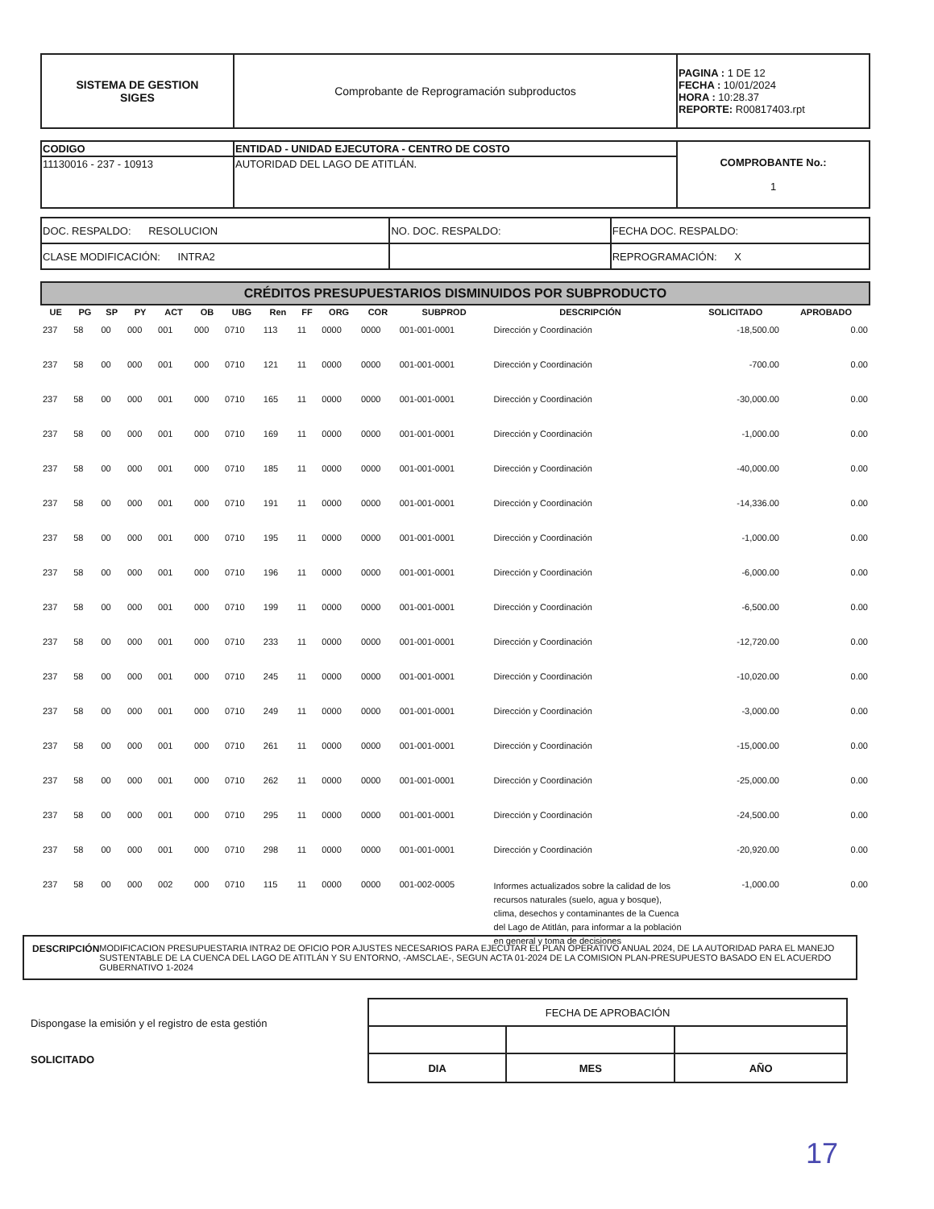| SISTEMA DE GESTION SIGES | Comprobante de Reprogramación subproductos | PAGINA : 1 DE 12 FECHA : 10/01/2024 HORA : 10:28.37 REPORTE: R00817403.rpt |
| CODIGO | ENTIDAD - UNIDAD EJECUTORA - CENTRO DE COSTO | COMPROBANTE No.: 1 |
| 11130016 - 237 - 10913 | AUTORIDAD DEL LAGO DE ATITLÁN. | |
| DOC. RESPALDO: RESOLUCION | NO. DOC. RESPALDO: | FECHA DOC. RESPALDO: |
| CLASE MODIFICACIÓN: INTRA2 | | REPROGRAMACIÓN: X |
CRÉDITOS PRESUPUESTARIOS DISMINUIDOS POR SUBPRODUCTO
| UE | PG | SP | PY | ACT | OB | UBG | Ren | FF | ORG | COR | SUBPROD | DESCRIPCIÓN | SOLICITADO | APROBADO |
| --- | --- | --- | --- | --- | --- | --- | --- | --- | --- | --- | --- | --- | --- | --- |
| 237 | 58 | 00 | 000 | 001 | 000 | 0710 | 113 | 11 | 0000 | 0000 | 001-001-0001 | Dirección y Coordinación | -18,500.00 | 0.00 |
| 237 | 58 | 00 | 000 | 001 | 000 | 0710 | 121 | 11 | 0000 | 0000 | 001-001-0001 | Dirección y Coordinación | -700.00 | 0.00 |
| 237 | 58 | 00 | 000 | 001 | 000 | 0710 | 165 | 11 | 0000 | 0000 | 001-001-0001 | Dirección y Coordinación | -30,000.00 | 0.00 |
| 237 | 58 | 00 | 000 | 001 | 000 | 0710 | 169 | 11 | 0000 | 0000 | 001-001-0001 | Dirección y Coordinación | -1,000.00 | 0.00 |
| 237 | 58 | 00 | 000 | 001 | 000 | 0710 | 185 | 11 | 0000 | 0000 | 001-001-0001 | Dirección y Coordinación | -40,000.00 | 0.00 |
| 237 | 58 | 00 | 000 | 001 | 000 | 0710 | 191 | 11 | 0000 | 0000 | 001-001-0001 | Dirección y Coordinación | -14,336.00 | 0.00 |
| 237 | 58 | 00 | 000 | 001 | 000 | 0710 | 195 | 11 | 0000 | 0000 | 001-001-0001 | Dirección y Coordinación | -1,000.00 | 0.00 |
| 237 | 58 | 00 | 000 | 001 | 000 | 0710 | 196 | 11 | 0000 | 0000 | 001-001-0001 | Dirección y Coordinación | -6,000.00 | 0.00 |
| 237 | 58 | 00 | 000 | 001 | 000 | 0710 | 199 | 11 | 0000 | 0000 | 001-001-0001 | Dirección y Coordinación | -6,500.00 | 0.00 |
| 237 | 58 | 00 | 000 | 001 | 000 | 0710 | 233 | 11 | 0000 | 0000 | 001-001-0001 | Dirección y Coordinación | -12,720.00 | 0.00 |
| 237 | 58 | 00 | 000 | 001 | 000 | 0710 | 245 | 11 | 0000 | 0000 | 001-001-0001 | Dirección y Coordinación | -10,020.00 | 0.00 |
| 237 | 58 | 00 | 000 | 001 | 000 | 0710 | 249 | 11 | 0000 | 0000 | 001-001-0001 | Dirección y Coordinación | -3,000.00 | 0.00 |
| 237 | 58 | 00 | 000 | 001 | 000 | 0710 | 261 | 11 | 0000 | 0000 | 001-001-0001 | Dirección y Coordinación | -15,000.00 | 0.00 |
| 237 | 58 | 00 | 000 | 001 | 000 | 0710 | 262 | 11 | 0000 | 0000 | 001-001-0001 | Dirección y Coordinación | -25,000.00 | 0.00 |
| 237 | 58 | 00 | 000 | 001 | 000 | 0710 | 295 | 11 | 0000 | 0000 | 001-001-0001 | Dirección y Coordinación | -24,500.00 | 0.00 |
| 237 | 58 | 00 | 000 | 001 | 000 | 0710 | 298 | 11 | 0000 | 0000 | 001-001-0001 | Dirección y Coordinación | -20,920.00 | 0.00 |
| 237 | 58 | 00 | 000 | 002 | 000 | 0710 | 115 | 11 | 0000 | 0000 | 001-002-0005 | Informes actualizados sobre la calidad de los recursos naturales (suelo, agua y bosque), clima, desechos y contaminantes de la Cuenca del Lago de Atitlán, para informar a la población en general y toma de decisiones | -1,000.00 | 0.00 |
DESCRIPCIÓN MODIFICACION PRESUPUESTARIA INTRA2 DE OFICIO POR AJUSTES NECESARIOS PARA EJECUTAR EL PLAN OPERATIVO ANUAL 2024, DE LA AUTORIDAD PARA EL MANEJO SUSTENTABLE DE LA CUENCA DEL LAGO DE ATITLÁN Y SU ENTORNO, -AMSCLAE-, SEGUN ACTA 01-2024 DE LA COMISION PLAN-PRESUPUESTO BASADO EN EL ACUERDO GUBERNATIVO 1-2024
Dispongase la emisión y el registro de esta gestión
SOLICITADO
| FECHA DE APROBACIÓN | | |
| DIA | MES | AÑO |
17